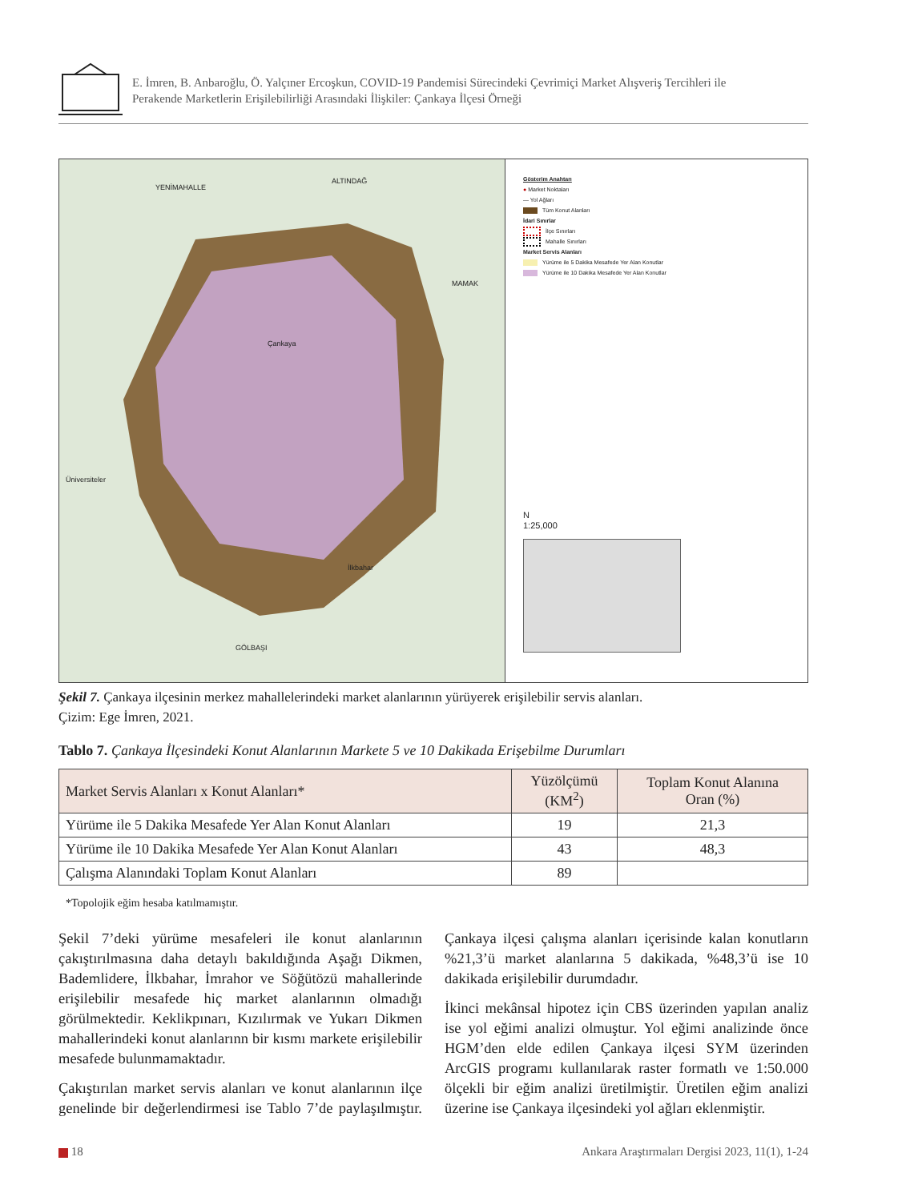E. İmren, B. Anbaroğlu, Ö. Yalçıner Ercoşkun, COVID-19 Pandemisi Sürecindeki Çevrimiçi Market Alışveriş Tercihleri ile
Perakende Marketlerin Erişilebilirliği Arasındaki İlişkiler: Çankaya İlçesi Örneği
YENİMAHALLE
ALTINDAĞ
MAMAK
GÖLBAŞI
Üniversiteler
Çankaya
İlkbahar
Gösterim Anahtarı
● Market Noktaları
— Yol Ağları
Tüm Konut Alanları
İdari Sınırlar
İlçe Sınırları
Mahalle Sınırları
Market Servis Alanları
Yürüme ile 5 Dakika Mesafede Yer Alan Konutlar
Yürüme ile 10 Dakika Mesafede Yer Alan Konutlar
N
1:25,000
Şekil 7. Çankaya ilçesinin merkez mahallelerindeki market alanlarının yürüyerek erişilebilir servis alanları.
Çizim: Ege İmren, 2021.
Tablo 7. Çankaya İlçesindeki Konut Alanlarının Markete 5 ve 10 Dakikada Erişebilme Durumları
| Market Servis Alanları x Konut Alanları* | Yüzölçümü (KM<sup>2</sup>) | Toplam Konut Alanına Oran (%) |
| --- | --- | --- |
| Yürüme ile 5 Dakika Mesafede Yer Alan Konut Alanları | 19 | 21,3 |
| Yürüme ile 10 Dakika Mesafede Yer Alan Konut Alanları | 43 | 48,3 |
| Çalışma Alanındaki Toplam Konut Alanları | 89 | |
*Topolojik eğim hesaba katılmamıştır.
Şekil 7’deki yürüme mesafeleri ile konut alanlarının çakıştırılmasına daha detaylı bakıldığında Aşağı Dikmen, Bademlidere, İlkbahar, İmrahor ve Söğütözü mahallerinde erişilebilir mesafede hiç market alanlarının olmadığı görülmektedir. Keklikpınarı, Kızılırmak ve Yukarı Dikmen mahallerindeki konut alanlarınn bir kısmı markete erişilebilir mesafede bulunmamaktadır.
Çakıştırılan market servis alanları ve konut alanlarının ilçe genelinde bir değerlendirmesi ise Tablo 7’de paylaşılmıştır. Çankaya ilçesi çalışma alanları içerisinde kalan konutların %21,3’ü market alanlarına 5 dakikada, %48,3’ü ise 10 dakikada erişilebilir durumdadır.
İkinci mekânsal hipotez için CBS üzerinden yapılan analiz ise yol eğimi analizi olmuştur. Yol eğimi analizinde önce HGM’den elde edilen Çankaya ilçesi SYM üzerinden ArcGIS programı kullanılarak raster formatlı ve 1:50.000 ölçekli bir eğim analizi üretilmiştir. Üretilen eğim analizi üzerine ise Çankaya ilçesindeki yol ağları eklenmiştir.
18 Ankara Araştırmaları Dergisi 2023, 11(1), 1-24